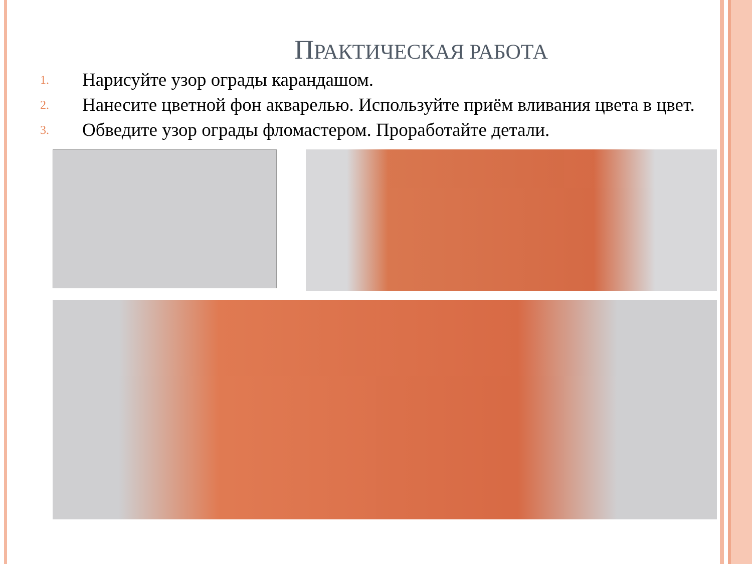ПРАКТИЧЕСКАЯ РАБОТА
1.
Нарисуйте узор ограды карандашом.
2.
Нанесите цветной фон акварелью. Используйте приём вливания цвета в цвет.
3.
Обведите узор ограды фломастером. Проработайте детали.